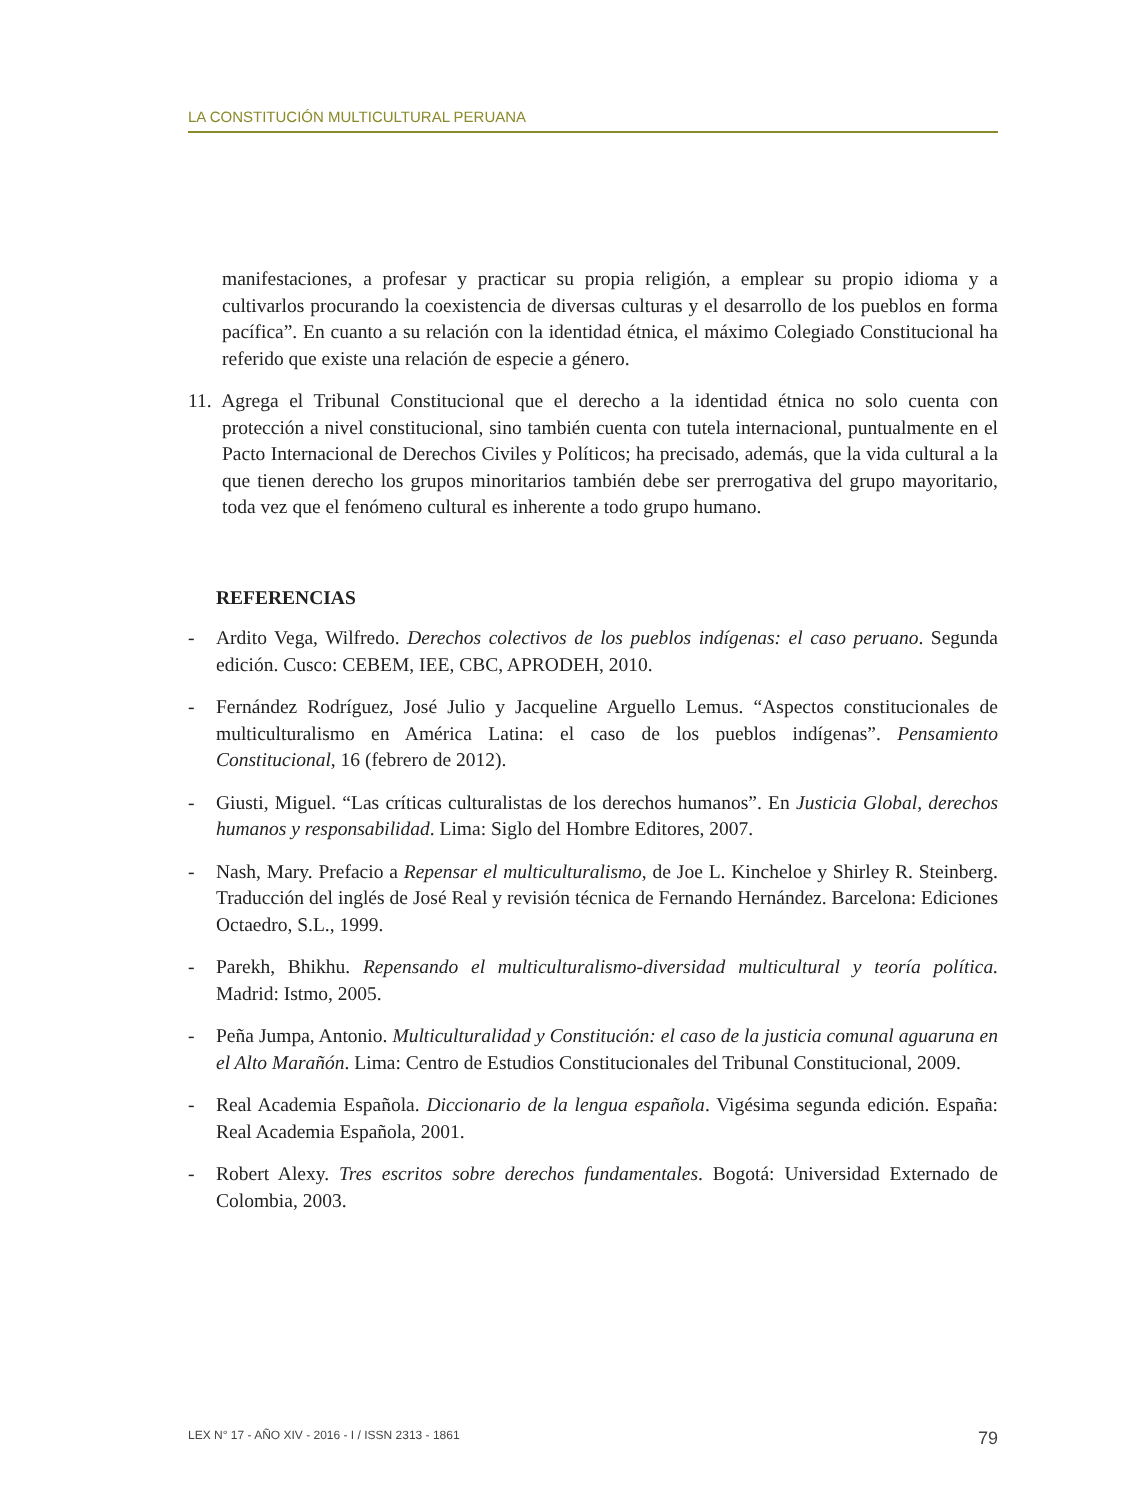LA CONSTITUCIÓN MULTICULTURAL PERUANA
manifestaciones, a profesar y practicar su propia religión, a emplear su propio idioma y a cultivarlos procurando la coexistencia de diversas culturas y el desarrollo de los pueblos en forma pacífica”. En cuanto a su relación con la identidad étnica, el máximo Colegiado Constitucional ha referido que existe una relación de especie a género.
11. Agrega el Tribunal Constitucional que el derecho a la identidad étnica no solo cuenta con protección a nivel constitucional, sino también cuenta con tutela internacional, puntualmente en el Pacto Internacional de Derechos Civiles y Políticos; ha precisado, además, que la vida cultural a la que tienen derecho los grupos minoritarios también debe ser prerrogativa del grupo mayoritario, toda vez que el fenómeno cultural es inherente a todo grupo humano.
REFERENCIAS
- Ardito Vega, Wilfredo. Derechos colectivos de los pueblos indígenas: el caso peruano. Segunda edición. Cusco: CEBEM, IEE, CBC, APRODEH, 2010.
- Fernández Rodríguez, José Julio y Jacqueline Arguello Lemus. “Aspectos constitucionales de multiculturalismo en América Latina: el caso de los pueblos indígenas”. Pensamiento Constitucional, 16 (febrero de 2012).
- Giusti, Miguel. “Las críticas culturalistas de los derechos humanos”. En Justicia Global, derechos humanos y responsabilidad. Lima: Siglo del Hombre Editores, 2007.
- Nash, Mary. Prefacio a Repensar el multiculturalismo, de Joe L. Kincheloe y Shirley R. Steinberg. Traducción del inglés de José Real y revisión técnica de Fernando Hernández. Barcelona: Ediciones Octaedro, S.L., 1999.
- Parekh, Bhikhu. Repensando el multiculturalismo-diversidad multicultural y teoría política. Madrid: Istmo, 2005.
- Peña Jumpa, Antonio. Multiculturalidad y Constitución: el caso de la justicia comunal aguaruna en el Alto Marañón. Lima: Centro de Estudios Constitucionales del Tribunal Constitucional, 2009.
- Real Academia Española. Diccionario de la lengua española. Vigésima segunda edición. España: Real Academia Española, 2001.
- Robert Alexy. Tres escritos sobre derechos fundamentales. Bogotá: Universidad Externado de Colombia, 2003.
LEX N° 17 - AÑO XIV - 2016 - I / ISSN 2313 - 1861 79